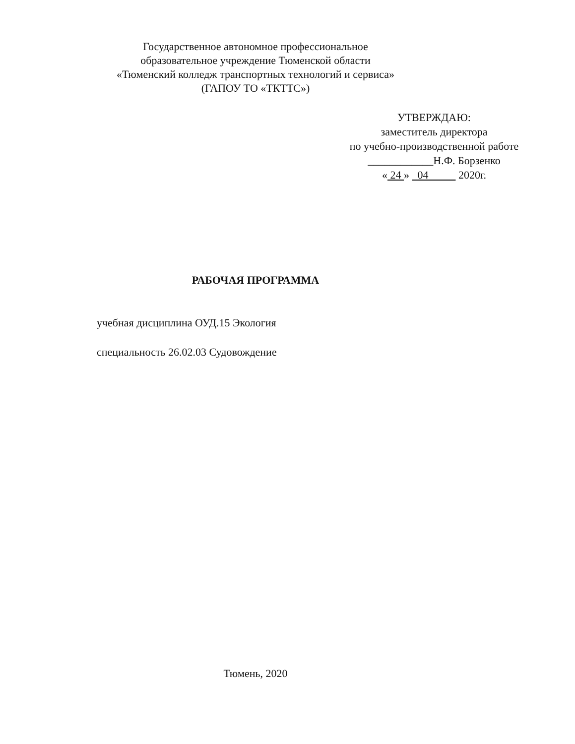Государственное автономное профессиональное
образовательное учреждение Тюменской области
«Тюменский колледж транспортных технологий и сервиса»
(ГАПОУ ТО «ТКТТС»)
УТВЕРЖДАЮ:
заместитель директора
по учебно-производственной работе
____________Н.Ф. Борзенко
« 24 » 04 2020г.
РАБОЧАЯ ПРОГРАММА
учебная дисциплина ОУД.15 Экология
специальность 26.02.03 Судовождение
Тюмень, 2020